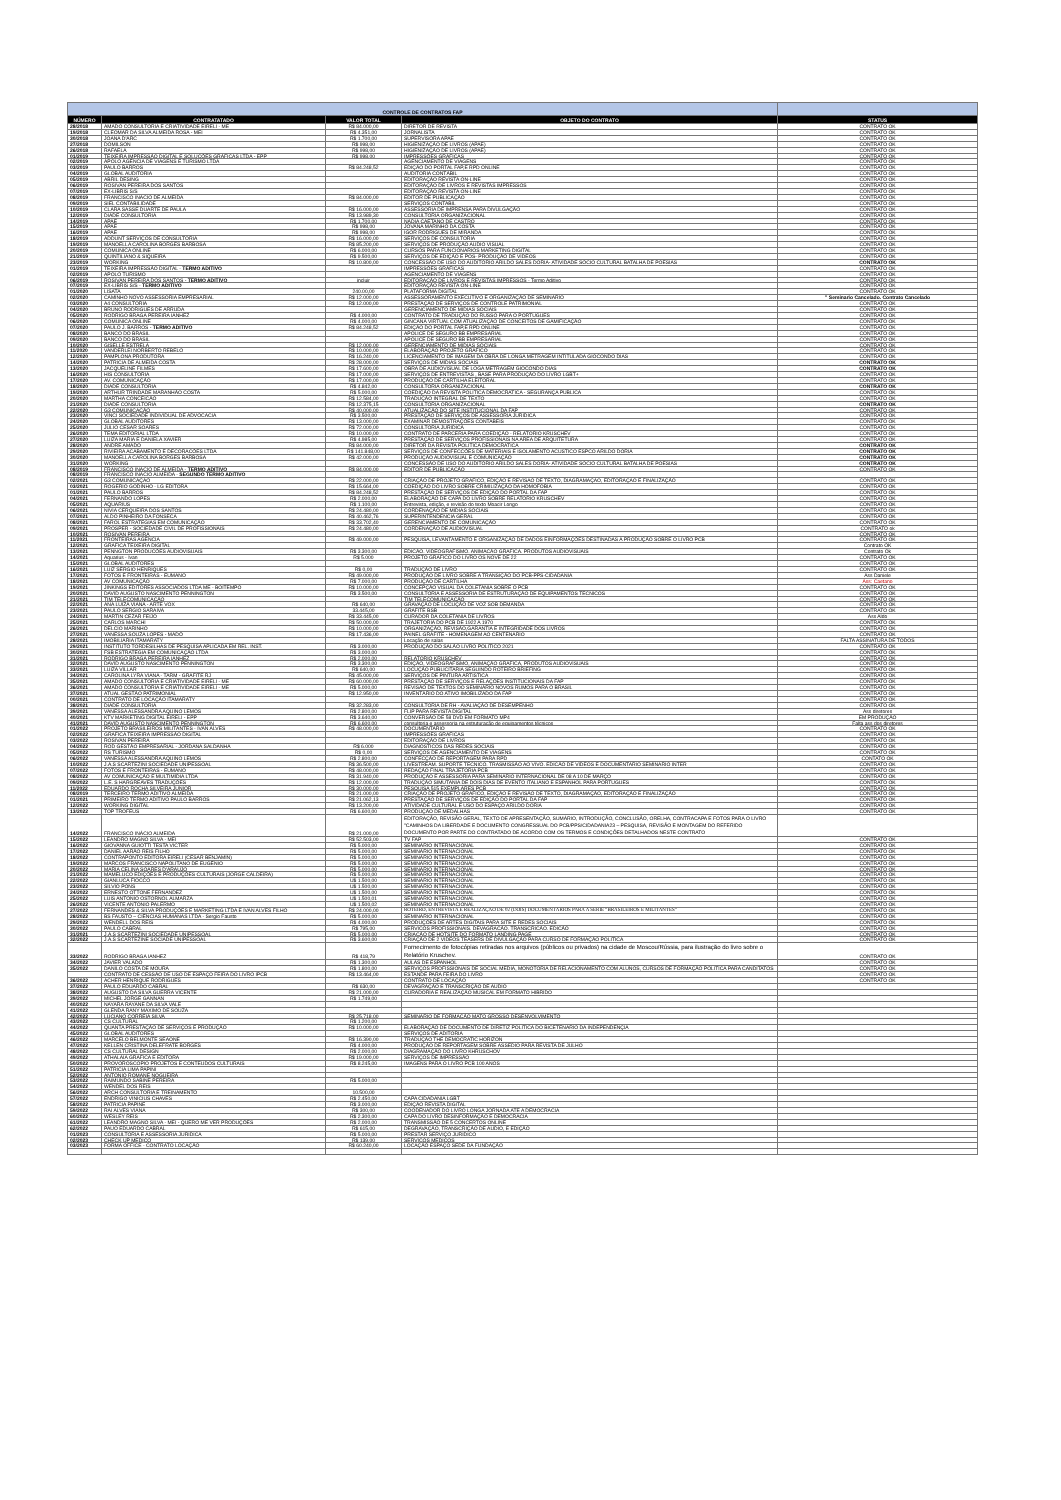| CONTROLE DE CONTRATOS FAP | | | | |
| NÚMERO | CONTRATATADO | VALOR TOTAL | OBJETO DO CONTRATO | STATUS |
| 28/2018 | AMADO CONSULTORIA E CRIATIVIDADE EIRELI - ME | R$ 84.000,00 | DIRETOR DE REVISTA | CONTRATO OK |
| 19/2018 | CLEOMAR DA SILVA ALMEIDA ROSA - MEI | R$ 4.351,00 | JORNALISTA | CONTRATO OK |
| 30/2018 | JOANA D'ARC | R$ 1.700,00 | SUPERVISORA APAE | CONTRATO OK |
| 27/2018 | DOMILSON | R$ 998,00 | HIGIENIZAÇÃO DE LIVROS (APAE) | CONTRATO OK |
| 26/2018 | RAFAELA | R$ 998,00 | HIGIENIZAÇÃO DE LIVROS (APAE) | CONTRATO OK |
| 01/2019 | TEIXEIRA IMPRESSÃO DIGITAL E SOLUÇÕES GRÁFICAS LTDA - EPP | R$ 998,00 | IMPRESSÕES GRÁFICAS | CONTRATO OK |
| 02/2019 | APOLO AGÊNCIA DE VIAGENS E TURISMO LTDA | | AGÊNCIAMENTO DE VIAGENS | CONTRATO OK |
| 03/2019 | PAULO BARROS | R$ 84.248,52 | EDIÇÃO DO PORTAL FAP,E RPD ONLINE | CONTRATO OK |
| 04/2019 | GLOBAL AUDITORIA | | AUDITORIA CONTÁBIL | CONTRATO OK |
| 05/2019 | ABRIL DESING | | EDITORAÇÃO REVISTA ON-LINE | CONTRATO OK |
| 06/2019 | ROSIVAN PEREIRA DOS SANTOS | | EDITORAÇÃO DE LIVROS E REVISTAS IMPRESSOS | CONTRATO OK |
| 07/2019 | EX-LIBRIS S/S | | EDITORAÇÃO REVISTA ON-LINE | CONTRATO OK |
| 08/2019 | FRANCISCO INACIO DE ALMEIDA | R$ 84.000,00 | EDITOR DE PUBLICAÇÃO | CONTRATO OK |
| 09/2019 | SIEL CONTABILIDADE | | SERVIÇOS CONTABIL | CONTRATO OK |
| 10/2019 | CLARA SASSE DUARTE DE PAULA | R$ 16.000,00 | ASSESSORIA DE IMPRENSA PARA DIVULGAÇÃO | CONTRATO OK |
| 12/2019 | DIADE CONSULTORIA | R$ 13.989,30 | CONSULTORIA ORGANIZACIONAL | CONTRATO OK |
| 14/2019 | APAE | R$ 1.700,00 | NÁDIA CAETANO DE CASTRO | CONTRATO OK |
| 15/2019 | APAE | R$ 998,00 | JOVANA MARINHO DA COSTA | CONTRATO OK |
| 16/2019 | APAE | R$ 998,00 | IGOR RODRIGUES DE MIRANDA | CONTRATO OK |
| 18/2019 | ADDUNT SERVIÇOS DE CONSULTORIA | R$ 16.000,00 | SERVIÇOS DE CONSULTORIA | CONTRATO OK |
| 19/2019 | MANOELLA CAROLINA BORGES BARBOSA | R$ 85.200,00 | SERVIÇOS DE PRODUÇÃO AUDIO VISUAL | CONTRATO OK |
| 20/2019 | COMUNICA ONLINE | R$ 6.000,00 | CURSOS PARA FUNCIONARIOS MARKETING DIGITAL | CONTRATO OK |
| 21/2019 | QUINTILIANO & SIQUEIRA | R$ 9.500,00 | SERVIÇOS DE EDIÇÃO E POS- PRODUÇÃO DE VIDEOS | CONTRATO OK |
| 23/2019 | WORKING | R$ 10.800,00 | CONCESSÃO DE USO DO AUDITÓRIO ARILDO SALES DORIA- ATIVIDADE SÓCIO CULTURAL BATALHA DE POESIAS | CONTRATO OK |
| 01/2019 | TEIXEIRA IMPRESSÃO DIGITAL - TERMO ADITIVO | | IMPRESSÕES GRÁFICAS | CONTRATO OK |
| 02/2019 | APOLO TURISMO | | AGENCIAMENTO DE VIAGENS | CONTRATO OK |
| 06/2019 | ROSIVAN PEREIRA DOS SANTOS - TERMO ADITIVO | incluir | EDITORAÇÃO DE LIVROS E REVISTAS IMPRESSOS - Termo Aditivo | CONTRATO OK |
| 07/2019 | EX-LIBRIS S/S - TERMO ADITIVO | | EDITORAÇÃO REVISTA ON-LINE | CONTRATO OK |
| 01/2020 | LISATA | 240.00,00 | PLATAFORMA DIGITAL | CONTRATO OK |
| 02/2020 | CAMINHO NOVO ASSESSORIA EMPRESARIAL | R$ 12.000,00 | ASSESSORAMENTO EXECUTIVO E ORGANIZAÇÃO DE SEMINARIO | " Seminario Cancelado. Contrato Cancelado |
| 03/2020 | A4 CONSULTORIA | R$ 12.000,00 | PRESTAÇÃO DE SERVIÇOS DE CONTROLE PATRIMONIAL | CONTRATO OK |
| 04/2020 | BRUNO RODRIGUES DE ARRUDA | | GERENCIAMENTO DE MIDIAS SOCIAIS | CONTRATO OK |
| 05/2020 | RODRIGO BRAGA PEREIRA IANHEZ | R$ 4.000,00 | CONTRATO DE TRADUÇÃO DO RUSSO PARA O PORTUGUES | CONTRATO OK |
| 06/2020 | COMUNICA ONLINE | R$ 4.000,00 | GINCANA VIRTUAL COM ATUALIZAÇÃO DE CONCEITOS DE GAMIFICAÇÃO | CONTRATO OK |
| 07/2020 | PAULO J. BARROS - TERMO ADITIVO | R$ 84.248,52 | EDIÇÃO DO PORTAL FAP,E RPD ONLINE | CONTRATO OK |
| 08/2020 | BANCO DO BRASIL | | APOLICE DE SEGURO BB EMPRESARIAL | CONTRATO OK |
| 09/2020 | BANCO DO BRASIL | | APOLICE DE SEGURO BB EMPRESARIAL | CONTRATO OK |
| 10/2020 | GISELLE ESTRELA | R$ 12.000,00 | GERENCIAMENTO DE MIDIAS SOCIAIS | CONTRATO OK |
| 11/2020 | VANDERLEI NORBERTO REBELO | R$ 10.000,00 | ELABORAÇÃO PROJETO GRAFICO | CONTRATO OK |
| 12/2020 | PAMPLONA PRODUTORA | R$ 16.240,00 | LICENCIAMENTO DE IMAGEM DA OBRA DE LONGA METRAGEM INTITULADA GIOCONDO DIAS | CONTRATO OK |
| 14/2020 | PATRICIA DE ALMEIDA COSTA | R$ 28.000,00 | SERVIÇOS DE MIDIAS SOCIAIS | CONTRATO OK |
| 13/2020 | JACQUELINE FILMES | R$ 17.600,00 | OBRA DE AUDIOVISUAL DE LOGA METRAGEM GIOCONDO DIAS | CONTRATO OK |
| 16/2020 | HIS CONSULTORIA | R$ 17.000,00 | SERVIÇOS DE ENTREVISTAS , BASE PARA PRODUÇÃO DO LIVRO LGBT+ | CONTRATO OK |
| 17/2020 | AV. COMUNICAÇÃO | R$ 17.000,00 | PRODUÇÃO DE CARTILHA ELEITORAL | CONTRATO OK |
| 18/2020 | DIADE CONSULTORIA | R$ 4.842,00 | CONSULTORIA ORGANIZACIONAL | CONTRATO OK |
| 19/2020 | ARTHUR TRINDADE MARANHÃO COSTA | R$ 5.000,00 | COEDIÇÃO DA REVISTA POLITICA DEMOCRATICA - SEGURANÇA PUBLICA | CONTRATO OK |
| 20/2020 | MARTHA CONCEICÃO | R$ 12.584,00 | TRADUÇÃO INTEGRAL DE TEXTO | CONTRATO OK |
| 21/2020 | DIADE CONSULTORIA | R$ 12.375,15 | CONSULTORIA ORGANIZACIONAL | CONTRATO OK |
| 22/2020 | G3 COMUNICAÇÃO | R$ 40.000,00 | ATUALIZAÇÃO DO SITE INSTITUCIONAL DA FAP | CONTRATO OK |
| 23/2020 | VINCI SOCIEDADE INDIVIDUAL DE ADVOCACIA | R$ 3.500,00 | PRESTAÇÃO DE SERVIÇOS DE ASSESSORIA JURIDICA | CONTRATO OK |
| 24/2020 | GLOBAL AUDITORES | R$ 13.000,00 | EXAMINAR DEMOSTRAÇÕES CONTABEIS | CONTRATO OK |
| 25/2020 | JULIO CESAR SOARES | R$ 72.000,00 | CONSULTORIA JURIDICA | CONTRATO OK |
| 26/2020 | TEMA EDITORIAL LTDA | R$ 10.000,00 | CONTRATO DE PARCERIA PARA COEDIÇÃO - RELATORIO KRUSCHEV | CONTRATO OK |
| 27/2020 | LUIZA MARIA E DANIELA XAVIER | R$ 4.985,00 | PRESTAÇÃO DE SERVIÇOS PROFISSIONAIS NA AREA DE ARQUITETURA | CONTRATO OK |
| 28/2020 | ANDRE AMADO | R$ 84.000,00 | DIRETOR DA REVISTA POLITICA DEMOCRATICA | CONTRATO OK |
| 29/2020 | RIVIEIRA ACABAMENTO E DECORACÕES LTDA | R$ 141.848,00 | SERVIÇOS DE CONFECCÕES DE MATERIAIS E ISOLAMENTO ACUSTICO ESPCO ARILDO DORIA | CONTRATO OK |
| 30/2020 | MANOELLA CAROLINA BORGES BARBOSA | R$ 42.000,00 | PRODUÇÃO AUDIOVISUAL E COMUNICAÇÃO | CONTRATO OK |
| 31/2020 | WORKING | | CONCESSÃO DE USO DO AUDITÓRIO ARILDO SALES DORIA- ATIVIDADE SÓCIO CULTURAL BATALHA DE POESIAS | CONTRATO OK |
| 08/2019 | FRANCISCO INACIO DE ALMEIDA - TERMO ADITIVO | R$ 84.000,00 | EDITOR DE PUBLICAÇÃO | CONTRATO OK |
| 08/2019 | FRANCISCO INACIO ALMEIDA - SEGUNDO TERMO ADITIVO | | | |
| 02/2021 | G3 COMUNICAÇAO | R$ 22.000,00 | CRIAÇÃO DE PROJETO GRAFICO, EDIÇÃO E REVISAO DE TEXTO, DIAGRAMAÇAO, EDITORAÇAO E FINALIZAÇÃO | CONTRATO OK |
| 03/2021 | ROGERIO GODINHO - LG EDITORA | R$ 15.664,00 | COEDIÇÃO DO LIVRO SOBRE CRIMILIZAÇÃO DA HOMOFOBIA | CONTRATO OK |
| 01/2021 | PAULO BARROS | R$ 84.248,52 | PRESTAÇÃO DE SERVIÇOS DE EDIÇÃO DO PORTAL DA FAP | CONTRATO OK |
| 04/2021 | FERNANDO LOPES | R$ 2.000,00 | ELABORAÇÃO DE CAPA DO LIVRO SOBRE RELATORIO KRUSCHEV | CONTRATO OK |
| 05/2021 | AQUARIUS | R$ 1.100,00 | Entrevista, edição, e revisão do texto Moacir Longo | CONTRATO OK |
| 06/2021 | NIVIA CERQUEIRA DOS SANTOS | R$ 24.480,00 | CORDENAÇÃO DE MIDIAS SOCIAIS | CONTRATO OK |
| 07/2021 | ALDO PINHEIRO DA FONSECA | R$ 40.462,76 | SUPERINTENDENCIA GERAL | CONTRATO OK |
| 08/2021 | FAROL ESTRATEGIAS EM COMUNICAÇÃO | R$ 33.702,40 | GERENCIAMENTO DE COMUNICAÇÃO | CONTRATO OK |
| 09/2021 | PROSPER - SOCIEDADE CIVIL DE PROFISSIONAIS | R$ 24.480,00 | CORDENAÇÃO DE AUDIOVISUAL | CONTRATO ok |
| 10/2021 | ROSIVAN PEREIRA | | | CONTRATO OK |
| 11/2021 | FRONTEIRAS AGENCIA | R$ 49.000,00 | PESQUISA, LEVANTAMENTO E ORGANIZAÇÃO DE DADOS EINFORMAÇÕES DESTINADAS A PRODUÇÃO SOBRE O LIVRO PCB | CONTRATO OK |
| 12/2021 | GRAFICA TEIXEIRA DIGITAL | | | Contrato OK |
| 13/2021 | PENNGTON PRODUCÕES AUDIOVISUAIS | R$ 3.300,00 | EDICÃO. VIDEOGRAFISMO. ANIMACÃO GRAFICA. PRODUTOS AUDIOVISUAIS | Contrato Ok |
| 14/2021 | Aquarius - Ivan | R$ 5.000 | PROJETO GRAFICO DO LIVRO OS NOVE DE 22 | CONTRATO OK |
| 15/2021 | GLOBAL AUDITORES | | | CONTRATO OK |
| 16/2021 | LUIZ SÉRGIO HENRIQUES | R$ 0,00 | TRADUÇÃO DE LIVRO | CONTRATO OK |
| 17/2021 | FOTOS E FRONTEIRAS - EUMANO | R$ 49.000,00 | PRODUÇÃO DE LIVRO SOBRE A TRANSIÇÃO DO PCB-PPS-CIDADANIA | Ass Daniele |
| 18/2021 | AV COMUNICAÇÃO | R$ 7.000,00 | PRODUÇÃO DE CARTILHA | Ass: Caetano |
| 19/2021 | JINKINGS EDITORES ASSOCIADOS LTDA ME - BOITEMPO | R$ 10.000,00 | CONCEPÇÃO VISUAL DA COLETANIA SOBRE O PCB | CONTRATO OK |
| 20/2021 | DAVID AUGUSTO NASCIMENTO PENNINGTON | R$ 3.500,00 | CONSULTORIA E ASSESSORIA DE ESTRUTURAÇÃO DE EQUIPAMENTOS TECNICOS | CONTRATO OK |
| 21/2021 | TIM TELECOMUNICAÇÃO | | TIM TELECOMUNICAÇÃO | CONTRATO OK |
| 22/2021 | ANA LUIZA VIANA - ARTE VOX | R$ 640,00 | GRAVAÇÃO DE LOCUÇÃO DE VOZ SOB DEMANDA | CONTRATO OK |
| 23/2021 | PAULO SERGIO SARAIVA | 33.445,00 | GRAFITE BSB | CONTRATO OK |
| 24/2021 | MARTIN CEZAR FEIJÓ | R$ 33.445,00 | CURADOR DA COLETANIA DE LIVROS | Ass Aldo |
| 25/2021 | CARLOS MARCHI | R$ 50.000,00 | TRAJETÓRIA DO PCB DE 1922 A 1970 | CONTRATO OK |
| 26/2021 | DELCIO MARINHO | R$ 10.000,00 | ORGANIZAÇÃO, REVISÃO,GARANTIA E INTEGRIDADE DOS LIVROS | CONTRATO OK |
| 27/2021 | VANESSA SOUZA LOPES - MADÔ | R$ 17.436,00 | PAINEL GRAFITE - HOMENAGEM AO CENTENARIO | CONTRATO OK |
| 28/2021 | IMOBILIARIA ITAMARATY | | Locação de salas | FALTA ASSINATURA DE TODOS |
| 29/2021 | INSTITUTO TORDESILHAS DE PESQUISA APLICADA EM REL. INST. | R$ 3.000,00 | PRODUÇÃO DO SALÃO LIVRO POLITICO 2021 | CONTRATO OK |
| 30/2021 | FSB ESTRATÉGIA EM COMUNICAÇÃO LTDA | R$ 3.000,00 | | CONTRATO OK |
| 31/2021 | RODRIGO BRAGA PEREIRA IANHEZ | R$ 2.000,00 | RELATORIO KRUSCHEV | CONTRATO OK |
| 32/2021 | DAVID AUGUSTO NASCIMENTO PENNINGTON | R$ 3.300,00 | EDIÇÃO, VIDEOGRAFISMO, ANIMAÇÃO GRAFICA, PRODUTOS AUDIOVISUAIS | CONTRATO OK |
| 33/2021 | LUIZA VILLAR | R$ 640,00 | LOCUÇÃO PUBLICITARIA SEGUINDO ROTEIRO BRIEFING | CONTRATO OK |
| 34/2021 | CAROLINA LYRA VIANA - TARM - GRAFITE RJ | R$ 45.000,00 | SERVIÇOS DE PINTURA ARTISTICA | CONTRATO OK |
| 35/2021 | AMADO CONSULTORIA E CRIATIVIDADE EIRELI - ME | R$ 60.000,00 | PRESTAÇÃO DE SERVIÇOS E RELAÇÕES INSTITUCIONAIS DA FAP | CONTRATO OK |
| 36/2021 | AMADO CONSULTORIA E CRIATIVIDADE EIRELI - ME | R$ 5.000,00 | REVISÃO DE TEXTOS DO SEMINÁRIO NOVOS RUMOS PARA O BRASIL | CONTRATO OK |
| 37/2021 | ATUAL GESTÃO PATRIMONIAL | R$ 12.950,00 | INVENTÁRIO DO ATIVO IMOBILIZADO DA FAP | CONTRATO OK |
| 00/2021 | CONTRATO DE LOCAÇÃO ITAMARATY | | | CONTRATO OK |
| 38/2021 | DIADE CONSULTORIA | R$ 32.283,00 | CONSULTORIA DE RH - AVALIAÇÃO DE DESEMPENHO | CONTRATO OK |
| 39/2021 | VANESSA ALESSANDRA AQUINO LEMOS | R$ 2.800,00 | FLIP PARA REVISTA DIGITAL | Ass diretores |
| 40/2021 | KTV MARKETING DIGITAL EIRELI - EPP | R$ 3.640,00 | CONVERSÃO DE 58 DVD EM FORMATO MP4 | EM PRODUÇÃO |
| 41/2021 | DAVID AUGUSTO NASCIMENTO PENNINGTON | R$ 6.600,00 | consultoria e assessoria na estruturação de equipamentos técnicos | Falta ass dos diretores |
| 01/2022 | PROJETO BRASILEIROS MILITANTES - IVAN ALVES | R$ 48.000,00 | DOCUMENTARIO | CONTRATO OK |
| 02/2022 | GRAFICA TEIXEIRA IMPRESSÃO DIGITAL | | IMPRESSÕES GRAFICAS | CONTRATO OK |
| 03/2022 | ROSIVAN PEREIRA | | EDITORAÇÃO DE LIVROS | CONTRATO OK |
| 04/2022 | ROD GESTÃO EMPRESARIAL - JORDANA SALDANHA | R$ 6.000 | DIAGNOSTICOS DAS REDES SOCIAIS | CONTRATO OK |
| 05/2022 | RS TURISMO | R$ 0,00 | SERVIÇOS DE AGENCIAMENTO DE VIAGENS | CONTRATO OK |
| 06/2022 | VANESSA ALESSANDRA AQUINO LEMOS | R$ 2.800,00 | CONFECÇÃO DE REPORTAGEM PARA RPD | CONTATO OK |
| 10/2022 | J.A.S SCARTEZINI SOCIEDADE UNIPESSOAL | R$ 36.500,00 | LIVESTREAM. SUPORTE TECNICO. TRASMISSÃO AO VIVO. EDICÃO DE VIDEOS E DOCUMENTARIO SEMINARIO INTER | CONTRATO OK |
| 07/2022 | FOTOS E FRONTEIRAS - EUMANO | R$ 48.000,00 | REDAÇÃO FINAL TRAJETORIA PCB | CONTRATO OK |
| 08/2022 | AV COMUNICAÇÃO E MULTIMÍDIA LTDA | R$ 31.940,00 | PRODUÇÃO E ASSESSORIA PARA SEMINARIO INTERNACIONAL DE 08 A 10 DE MARÇO | CONTRATO OK |
| 09/2022 | L.E. S HARGREAVES TRADUÇÕES | R$ 12.000,00 | TRADUÇÃO SIMUTANIA DE DOIS DIAS DE EVENTO ITALIANO E ESPANHOL PARA PORTUGUES | CONTRATO OK |
| 11/2022 | EDUARDO ROCHA SILVEIRA JUNIOR | R$ 30.000,00 | PESQUISA 515 EXEMPLARES PCB | CONTRATO OK |
| 08/2019 | TERCEIRO TERMO ADITIVO ALMEIDA | R$ 21.000,00 | CRIAÇÃO DE PROJETO GRAFICO, EDIÇÃO E REVISÃO DE TEXTO, DIAGRAMAÇÃO, EDITORAÇÃO E FINALIZAÇÃO | CONTRATO OK |
| 01/2021 | PRIMEIRO TERMO ADITIVO PAULO BARROS | R$ 21.062,13 | PRESTAÇÃO DE SERVIÇOS DE EDIÇÃO DO PORTAL DA FAP | CONTRATO OK |
| 12/2022 | WORKING DIGITAL | R$ 13.200,00 | ATIVIDADE CULTURAL E USO DO ESPAÇO ARILDO DORIA | CONTRATO OK |
| 13/2022 | TOP TROFEUS | R$ 6.600,00 | PRODUÇÃO DE MEDALHAS | CONTRATO OK |
| 14/2022 | FRANCISCO INÁCIO ALMEIDA | R$ 21.000,00 | EDITORAÇÃO, REVISÃO GERAL, TEXTO DE APRESENTAÇÃO, SUMÁRIO, INTRODUÇÃO, CONCLUSÃO, ORELHA, CONTRACAPA E FOTOS PARA O LIVRO "CAMINHOS DA LIBERDADE E DOCUMENTO CONGRESSUAL DO PCB/PPS/CIDADANIA23 – PESQUISA, REVISÃO E MONTAGEM DO REFERIDO DOCUMENTO POR PARTE DO CONTRATADO DE ACORDO COM OS TERMOS E CONDIÇÕES DETALHADOS NESTE CONTRATO | |
| 15/2022 | LEANDRO MAGNO SILVA - MEI | R$ 52.503,00 | TV FAP | CONTRATO OK |
| 16/2022 | GIOVANNA GUIOTTI TESTA VICTER | R$ 5.000,00 | SEMINÁRIO INTERNACIONAL | CONTRATO OK |
| 17/2022 | DANIEL AARÃO REIS FILHO | R$ 5.000,00 | SEMINÁRIO INTERNACIONAL | CONTRATO OK |
| 18/2022 | CONTRAPONTO EDITORA EIRELI (CESAR BENJAMIN) | R$ 5.000,00 | SEMINÁRIO INTERNACIONAL | CONTRATO OK |
| 19/2022 | MARCOS FRANCISCO NAPOLITANO DE EUGÊNIO | R$ 5.000,00 | SEMINÁRIO INTERNACIONAL | CONTRATO OK |
| 20/2022 | MARIA CELINA SOARES D'ARAUJO | R$ 5.000,00 | SEMINÁRIO INTERNACIONAL | CONTRATO OK |
| 21/2022 | MAMELUCO EDIÇÕES E PRODUÇÕES CULTURAIS (JORGE CALDEIRA) | R$ 5.000,00 | SEMINÁRIO INTERNACIONAL | CONTRATO OK |
| 22/2022 | GIANLUCA FIOCCO | U$ 1.500,00 | SEMINÁRIO INTERNACIONAL | CONTRATO OK |
| 23/2022 | SILVIO PONS | U$ 1.500,00 | SEMINÁRIO INTERNACIONAL | CONTRATO OK |
| 24/2022 | ERNESTO OTTONE FERNANDEZ | U$ 1.500,00 | SEMINÁRIO INTERNACIONAL | CONTRATO OK |
| 25/2022 | LUIS ANTONIO OSTORNOL ALMARZA | U$ 1.500,01 | SEMINÁRIO INTERNACIONAL | CONTRATO OK |
| 26/2022 | VICENTE ANTONIO PALERMO | U$ 1.500,02 | SEMINÁRIO INTERNACIONAL | CONTRATO OK |
| 27/2022 | FERNANDES & SILVA PRODUÇÕES E MARKETING LTDA E IVAN ALVES FILHO | R$ 24.000,00 | ROTEIRO, ENTREVISTA E REALIZAÇÃO DE 02 (DOIS) DOCUMENTÁRIOS PARA A SÉRIE "BRASILEIROS E MILITANTES" | CONTRATO OK |
| 28/2022 | BS FAUSTO – CIÊNCIAS HUMANAS LTDA - Sergio Fausto | R$ 5.000,00 | SEMINÁRIO INTERNACIONAL | CONTRATO OK |
| 29/2022 | WENDELL DOS REIS | R$ 4.000,00 | PRODUÇÕES DE ARTES DIGITAIS PARA SITE E REDES SOCIAIS | CONTRATO OK |
| 30/2022 | PAULO CABRAL | R$ 795,00 | SERVICOS PROFISSIONAIS. DEVAGRACÃO. TRANSCRICÃO. EDICÃO | CONTRATO OK |
| 31/2021 | J.A.S SCARTEZINI SOCIEDADE UNIPESSOAL | R$ 5.000,00 | CRIAÇÃO DE HOTSITE DO FORMATO LANDING PAGE | CONTRATO OK |
| 32/2022 | J.A.S SCARTEZINE SOCIADE UNIPESSOAL | R$ 3.600,00 | CRIAÇÃO DE 2 VIDEOS TEASERS DE DIVULGAÇÃO PARA CURSO DE FORMAÇÃO POLITICA | CONTRATO OK |
| 33/2022 | RODRIGO BRAGA IANHEZ | R$ 418,79 | Fornecimento de fotocópias retiradas nos arquivos (públicos ou privados) na cidade de Moscou/Rússia, para ilustração do livro sobre o Relatório Kruschev. | CONTRATO OK |
| 34/2022 | JAVIER VALADO | R$ 1.300,00 | AULAS DE ESPANHOL | CONTRATO OK |
| 35/2022 | DANILO COSTA DE MOURA | R$ 1.800,00 | SERVIÇOS PROFISSIONAIS DE SOCIAL MEDIA, MONOTORIA DE RELACIONAMENTO COM ALUNOS, CURSOS DE FORMAÇÃO POLITICA PARA CANDITATOS | CONTRATO OK |
| | CONTRATO DE CESSÃO DE USO DE ESPAÇO FEIRA DO LIVRO IPCB | R$ 13.464,00 | ESTANDE PARA FEIRA DO LIVRO | CONTRATO OK |
| 36/2022 | ACHER HENRIQUE RODRIGUES | | CONTRATO DE LOCAÇÃO | CONTRATO OK |
| 37/2022 | PAULO EDUARDO CABRAL | R$ 630,00 | DEVAGRAÇÃO E TRANSCRIÇÃO DE AUDIO | |
| 38/2022 | AUGUSTO DA SILVA GUERRA VICENTE | R$ 21.000,00 | CURADORIA E REALIZAÇÃO MUSICAL EM FORMATO HIBRIDO | |
| 39/2022 | MICHEL JORGE GANNAN | R$ 1.749,00 | | |
| 40/2022 | NAYARA RAYANE DA SILVA VALE | | | |
| 41/2022 | GLENDA RANY MAXIMO DE SOUZA | | | |
| 42/2022 | LUCIANO CORREIA SILVA | R$ 25.718,00 | SEMINARIO DE FORMAÇÃO MATO GROSSO DESENVOLVIMENTO | |
| 43/2022 | CS CULTURAL | R$ 1.200,00 | | |
| 44/2022 | QUANTA PRESTAÇÃO DE SERVIÇOS E PRODUÇÃO | R$ 10.000,00 | ELABORAÇÃO DE DOCUMENTO DE DIRETIZ POLITICA DO BICETENARIO DA INDEPENDENÇIA | |
| 45/2022 | GLOBAL AUDITORES | | SERVIÇOS DE ADITORIA | |
| 46/2022 | MARCELO BELMONTE SEAONE | R$ 16.390,00 | TRADUÇÃO THE DEMOCRATIC HORIZON | |
| 47/2022 | KELLEN CRISTINA DELEFRATE BORGES | R$ 4.000,00 | PRODUÇÃO DE REPORTAGEM SOBRE ASSEDIO PARA REVISTA DE JULHO | |
| 48/2022 | CS CULTURAL DESIGN | R$ 2.000,00 | DIAGRAMAÇÃO DO LIVRO KHRUSCHOV | |
| 49/2022 | ATHALAIA GRAFICA E EDITORA | R$ 19.000,00 | SERVIÇOS DE IMPRESSÃO | |
| 50/2022 | PROVOROSCOPIO PROJETOS E CONTEUDOS CULTURAIS | R$ 8.245,00 | IMAGENS PARA O LIVRO PCB 100 ANOS | |
| 51/2022 | PATRICIA LIMA PAPINI | | | |
| 52/2022 | ANTONIO ROMANE NOGUEIRA | | | |
| 53/2022 | RAIMUNDO SABINE PEREIRA | R$ 5.000,00 | | |
| 54/2022 | WENDEL DOS REIS | | | |
| 56/2022 | ARCH CONSULTORIA E TREINAMENTO | 10.500,00 | | |
| 57/2022 | ENDRIGO VINICIUS CHAVES | R$ 2.450,00 | CAPA CIDADANIA LGBT | |
| 58/2022 | PATRICIA PAPINE | R$ 3.000,00 | EDIÇÃO REVISTA DIGITAL | |
| 59/2022 | RAI ALVES VIANA | R$ 300,00 | COODENADOR DO LIVRO LONGA JORNADA ATE A DEMOCRACIA | |
| 60/2022 | WESLEY REIS | R$ 2.300,00 | CAPA DO LIVRO DESINFORMAÇÃO E DEMOCRACIA | |
| 61/2022 | LEANDRO MAGNO SILVA - MEI - QUERO ME VER PRODUÇÕES | R$ 2.000,00 | TRANSMISSÃO DE 5 CONCERTOS ONLINE | |
| 62/2022 | PAUO EDUARDO CABRAL | R$ 615,00 | DEGRAVAÇÃO, TRANSCRIÇÃO DE AUDIO, E EDIÇÃO | |
| 01/2023 | CONSULTORIA E ASSESSORIA JURIDICA | R$ 5.000,00 | PRESTAR SERVIÇO JURIDICO | |
| 02/2023 | CHECK UP MEDICO | R$ 139,00 | SERVIÇOS MEDICOS | |
| 03/2023 | FORMA OFFICE - CONTRATO LOCAÇÃO | R$ 60.240,00 | LOCAÇÃO ESPAÇO SEDE DA FUNDAÇÃO | |